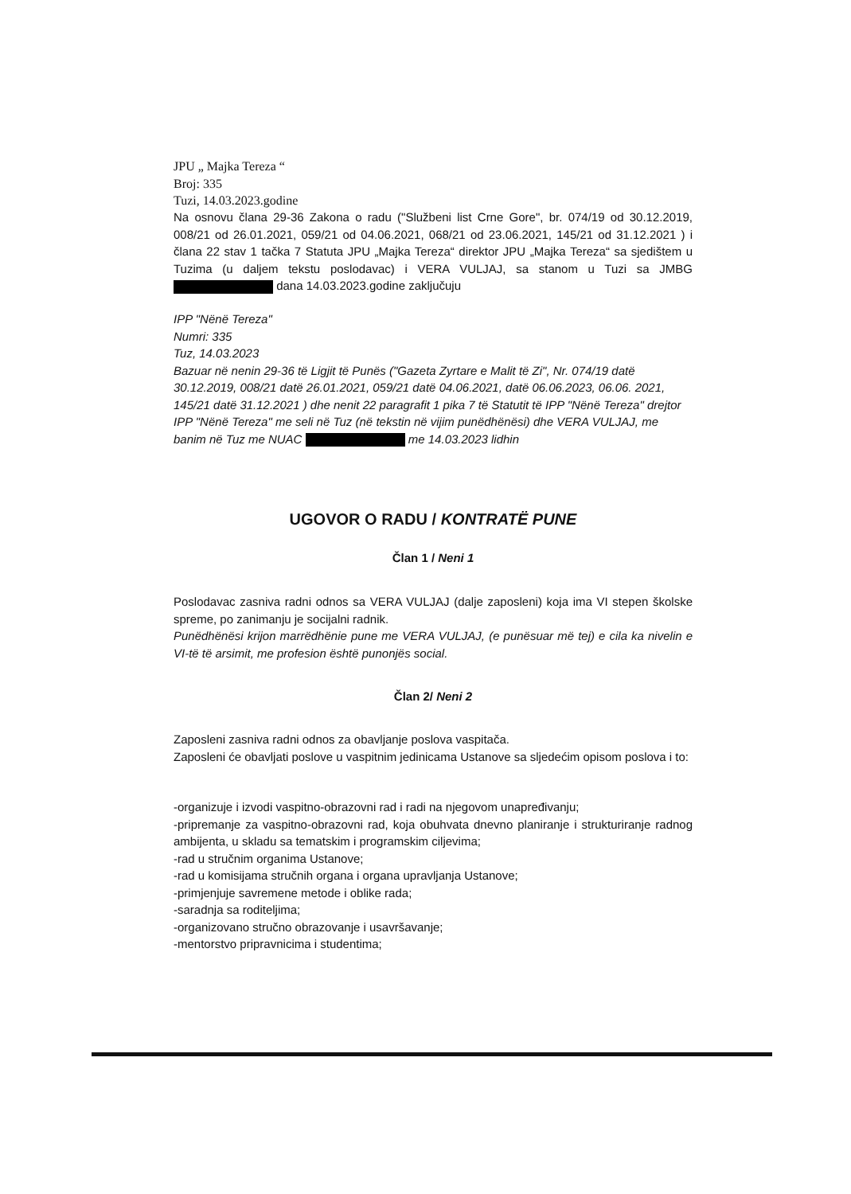JPU „ Majka Tereza “
Broj: 335
Tuzi, 14.03.2023.godine
Na osnovu člana 29-36 Zakona o radu ("Službeni list Crne Gore", br. 074/19 od 30.12.2019, 008/21 od 26.01.2021, 059/21 od 04.06.2021, 068/21 od 23.06.2021, 145/21 od 31.12.2021 ) i člana 22 stav 1 tačka 7 Statuta JPU „Majka Tereza“ direktor JPU „Majka Tereza“ sa sjedištem u Tuzima (u daljem tekstu poslodavac) i VERA VULJAJ, sa stanom u Tuzi sa JMBG dana 14.03.2023.godine zaključuju
IPP "Nënë Tereza"
Numri: 335
Tuz, 14.03.2023
Bazuar në nenin 29-36 të Ligjit të Punës ("Gazeta Zyrtare e Malit të Zi", Nr. 074/19 datë 30.12.2019, 008/21 datë 26.01.2021, 059/21 datë 04.06.2021, datë 06.06.2023, 06.06. 2021, 145/21 datë 31.12.2021 ) dhe nenit 22 paragrafit 1 pika 7 të Statutit të IPP "Nënë Tereza" drejtor IPP "Nënë Tereza" me seli në Tuz (në tekstin në vijim punëdhënësi) dhe VERA VULJAJ, me banim në Tuz me NUAC me 14.03.2023 lidhin
UGOVOR O RADU / KONTRATË PUNE
Član 1 / Neni 1
Poslodavac zasniva radni odnos sa VERA VULJAJ (dalje zaposleni) koja ima VI stepen školske spreme, po zanimanju je socijalni radnik.
Punëdhënësi krijon marrëdhënie pune me VERA VULJAJ, (e punësuar më tej) e cila ka nivelin e VI-të të arsimit, me profesion është punonjës social.
Član 2/ Neni 2
Zaposleni zasniva radni odnos za obavljanje poslova vaspitača.
Zaposleni će obavljati poslove u vaspitnim jedinicama Ustanove sa sljedećim opisom poslova i to:
-organizuje i izvodi vaspitno-obrazovni rad i radi na njegovom unapređivanju;
-pripremanje za vaspitno-obrazovni rad, koja obuhvata dnevno planiranje i strukturiranje radnog ambijenta, u skladu sa tematskim i programskim ciljevima;
-rad u stručnim organima Ustanove;
-rad u komisijama stručnih organa i organa upravljanja Ustanove;
-primjenjuje savremene metode i oblike rada;
-saradnja sa roditeljima;
-organizovano stručno obrazovanje i usavršavanje;
-mentorstvo pripravnicima i studentima;